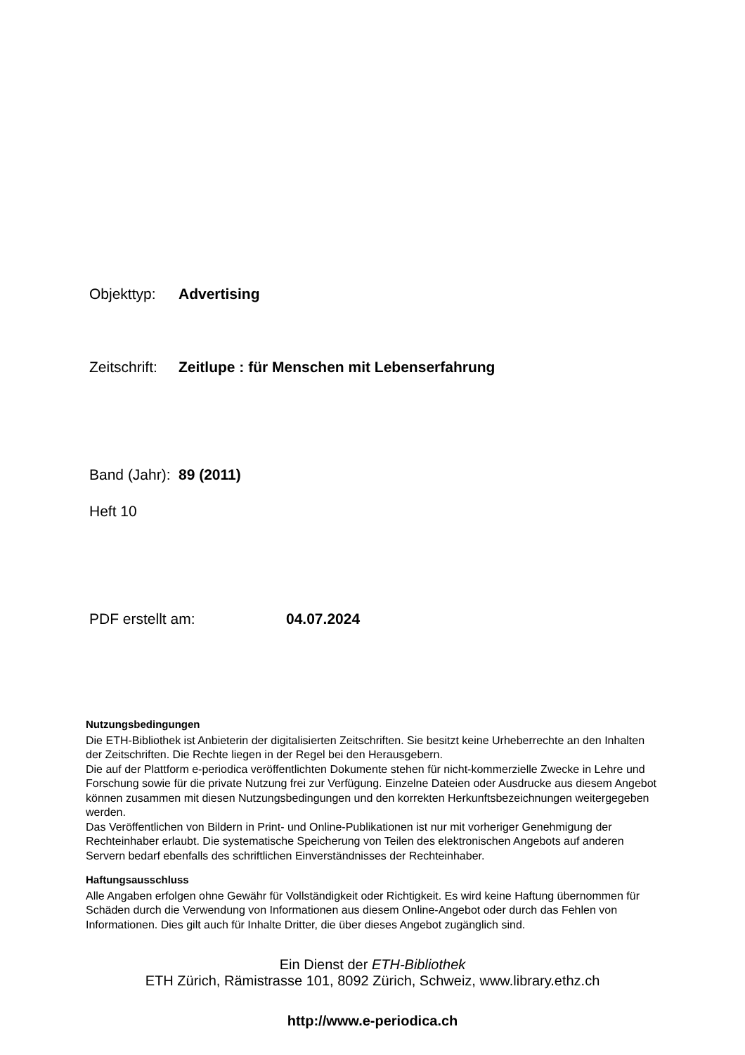Objekttyp: Advertising
Zeitschrift: Zeitlupe : für Menschen mit Lebenserfahrung
Band (Jahr): 89 (2011)
Heft 10
PDF erstellt am: 04.07.2024
Nutzungsbedingungen
Die ETH-Bibliothek ist Anbieterin der digitalisierten Zeitschriften. Sie besitzt keine Urheberrechte an den Inhalten der Zeitschriften. Die Rechte liegen in der Regel bei den Herausgebern.
Die auf der Plattform e-periodica veröffentlichten Dokumente stehen für nicht-kommerzielle Zwecke in Lehre und Forschung sowie für die private Nutzung frei zur Verfügung. Einzelne Dateien oder Ausdrucke aus diesem Angebot können zusammen mit diesen Nutzungsbedingungen und den korrekten Herkunftsbezeichnungen weitergegeben werden.
Das Veröffentlichen von Bildern in Print- und Online-Publikationen ist nur mit vorheriger Genehmigung der Rechteinhaber erlaubt. Die systematische Speicherung von Teilen des elektronischen Angebots auf anderen Servern bedarf ebenfalls des schriftlichen Einverständnisses der Rechteinhaber.
Haftungsausschluss
Alle Angaben erfolgen ohne Gewähr für Vollständigkeit oder Richtigkeit. Es wird keine Haftung übernommen für Schäden durch die Verwendung von Informationen aus diesem Online-Angebot oder durch das Fehlen von Informationen. Dies gilt auch für Inhalte Dritter, die über dieses Angebot zugänglich sind.
Ein Dienst der ETH-Bibliothek
ETH Zürich, Rämistrasse 101, 8092 Zürich, Schweiz, www.library.ethz.ch
http://www.e-periodica.ch